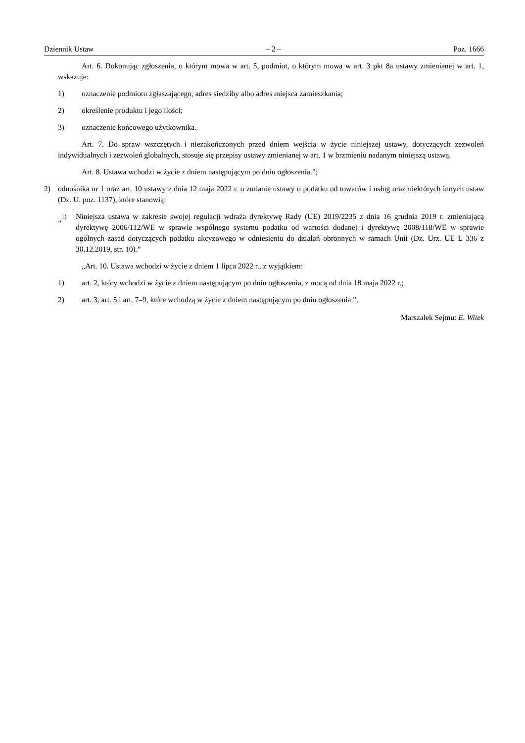Dziennik Ustaw – 2 – Poz. 1666
Art. 6. Dokonując zgłoszenia, o którym mowa w art. 5, podmiot, o którym mowa w art. 3 pkt 8a ustawy zmienianej w art. 1, wskazuje:
1) oznaczenie podmiotu zgłaszającego, adres siedziby albo adres miejsca zamieszkania;
2) określenie produktu i jego ilości;
3) oznaczenie końcowego użytkownika.
Art. 7. Do spraw wszczętych i niezakończonych przed dniem wejścia w życie niniejszej ustawy, dotyczących zezwoleń indywidualnych i zezwoleń globalnych, stosuje się przepisy ustawy zmienianej w art. 1 w brzmieniu nadanym niniejszą ustawą.
Art. 8. Ustawa wchodzi w życie z dniem następującym po dniu ogłoszenia.”;
2) odnośnika nr 1 oraz art. 10 ustawy z dnia 12 maja 2022 r. o zmianie ustawy o podatku od towarów i usług oraz niektórych innych ustaw (Dz. U. poz. 1137), które stanowią:
„<sup>1)</sup> Niniejsza ustawa w zakresie swojej regulacji wdraża dyrektywę Rady (UE) 2019/2235 z dnia 16 grudnia 2019 r. zmieniającą dyrektywę 2006/112/WE w sprawie wspólnego systemu podatku od wartości dodanej i dyrektywę 2008/118/WE w sprawie ogólnych zasad dotyczących podatku akcyzowego w odniesieniu do działań obronnych w ramach Unii (Dz. Urz. UE L 336 z 30.12.2019, str. 10).”
„Art. 10. Ustawa wchodzi w życie z dniem 1 lipca 2022 r., z wyjątkiem:
1) art. 2, który wchodzi w życie z dniem następującym po dniu ogłoszenia, z mocą od dnia 18 maja 2022 r.;
2) art. 3, art. 5 i art. 7–9, które wchodzą w życie z dniem następującym po dniu ogłoszenia.”.
Marszałek Sejmu: E. Witek